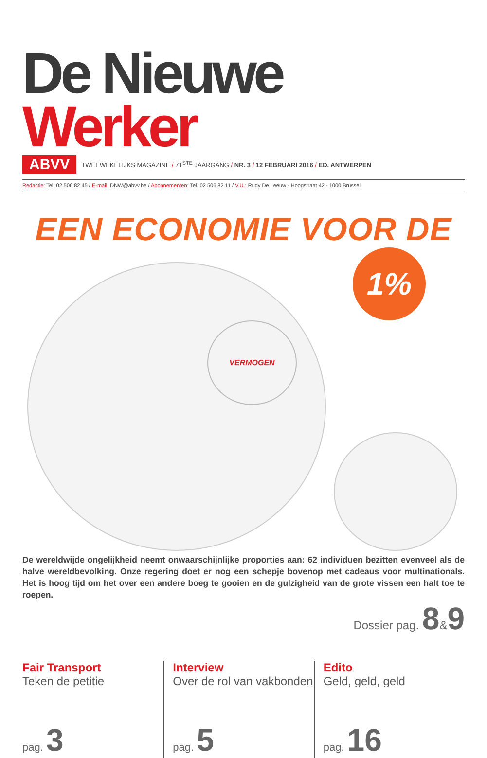De Nieuwe Werker
ABVV TWEEWEKELIJKS MAGAZINE / 71<sup>STE</sup> JAARGANG / NR. 3 / 12 FEBRUARI 2016 / ED. ANTWERPEN
Redactie: Tel. 02 506 82 45 / E-mail: DNW@abvv.be / Abonnementen: Tel. 02 506 82 11 / V.U.: Rudy De Leeuw - Hoogstraat 42 - 1000 Brussel
EEN ECONOMIE VOOR DE
VERMOGEN
1%
De wereldwijde ongelijkheid neemt onwaarschijnlijke proporties aan: 62 individuen bezitten evenveel als de halve wereldbevolking. Onze regering doet er nog een schepje bovenop met cadeaus voor multinationals. Het is hoog tijd om het over een andere boeg te gooien en de gulzigheid van de grote vissen een halt toe te roepen.
Dossier pag. 8&9
Fair Transport
Teken de petitie
pag. 3
Interview
Over de rol van vakbonden
pag. 5
Edito
Geld, geld, geld
pag. 16